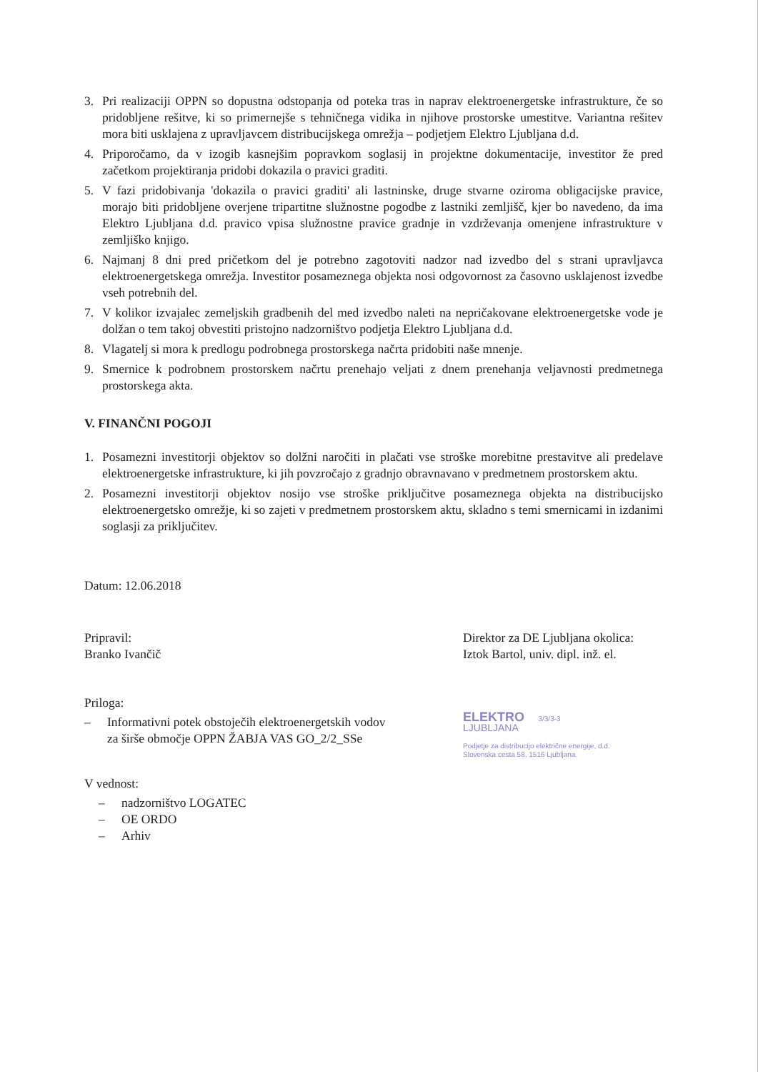3. Pri realizaciji OPPN so dopustna odstopanja od poteka tras in naprav elektroenergetske infrastrukture, če so pridobljene rešitve, ki so primernejše s tehničnega vidika in njihove prostorske umestitve. Variantna rešitev mora biti usklajena z upravljavcem distribucijskega omrežja – podjetjem Elektro Ljubljana d.d.
4. Priporočamo, da v izogib kasnejšim popravkom soglasij in projektne dokumentacije, investitor že pred začetkom projektiranja pridobi dokazila o pravici graditi.
5. V fazi pridobivanja 'dokazila o pravici graditi' ali lastninske, druge stvarne oziroma obligacijske pravice, morajo biti pridobljene overjene tripartitne služnostne pogodbe z lastniki zemljišč, kjer bo navedeno, da ima Elektro Ljubljana d.d. pravico vpisa služnostne pravice gradnje in vzdrževanja omenjene infrastrukture v zemljiško knjigo.
6. Najmanj 8 dni pred pričetkom del je potrebno zagotoviti nadzor nad izvedbo del s strani upravljavca elektroenergetskega omrežja. Investitor posameznega objekta nosi odgovornost za časovno usklajenost izvedbe vseh potrebnih del.
7. V kolikor izvajalec zemeljskih gradbenih del med izvedbo naleti na nepričakovane elektroenergetske vode je dolžan o tem takoj obvestiti pristojno nadzorništvo podjetja Elektro Ljubljana d.d.
8. Vlagatelj si mora k predlogu podrobnega prostorskega načrta pridobiti naše mnenje.
9. Smernice k podrobnem prostorskem načrtu prenehajo veljati z dnem prenehanja veljavnosti predmetnega prostorskega akta.
V. FINANČNI POGOJI
1. Posamezni investitorji objektov so dolžni naročiti in plačati vse stroške morebitne prestavitve ali predelave elektroenergetske infrastrukture, ki jih povzročajo z gradnjo obravnavano v predmetnem prostorskem aktu.
2. Posamezni investitorji objektov nosijo vse stroške priključitve posameznega objekta na distribucijsko elektroenergetsko omrežje, ki so zajeti v predmetnem prostorskem aktu, skladno s temi smernicami in izdanimi soglasji za priključitev.
Datum: 12.06.2018
Pripravil:
Branko Ivančič
Priloga:
– Informativni potek obstoječih elektroenergetskih vodov
za širše območje OPPN ŽABJA VAS GO_2/2_SSe
V vednost:
– nadzorništvo LOGATEC
– OE ORDO
– Arhiv
Direktor za DE Ljubljana okolica:
Iztok Bartol, univ. dipl. inž. el.
ELEKTRO 3/3/3-3
LJUBLJANA
Podjetje za distribucijo električne energije, d.d.
Slovenska cesta 58, 1516 Ljubljana